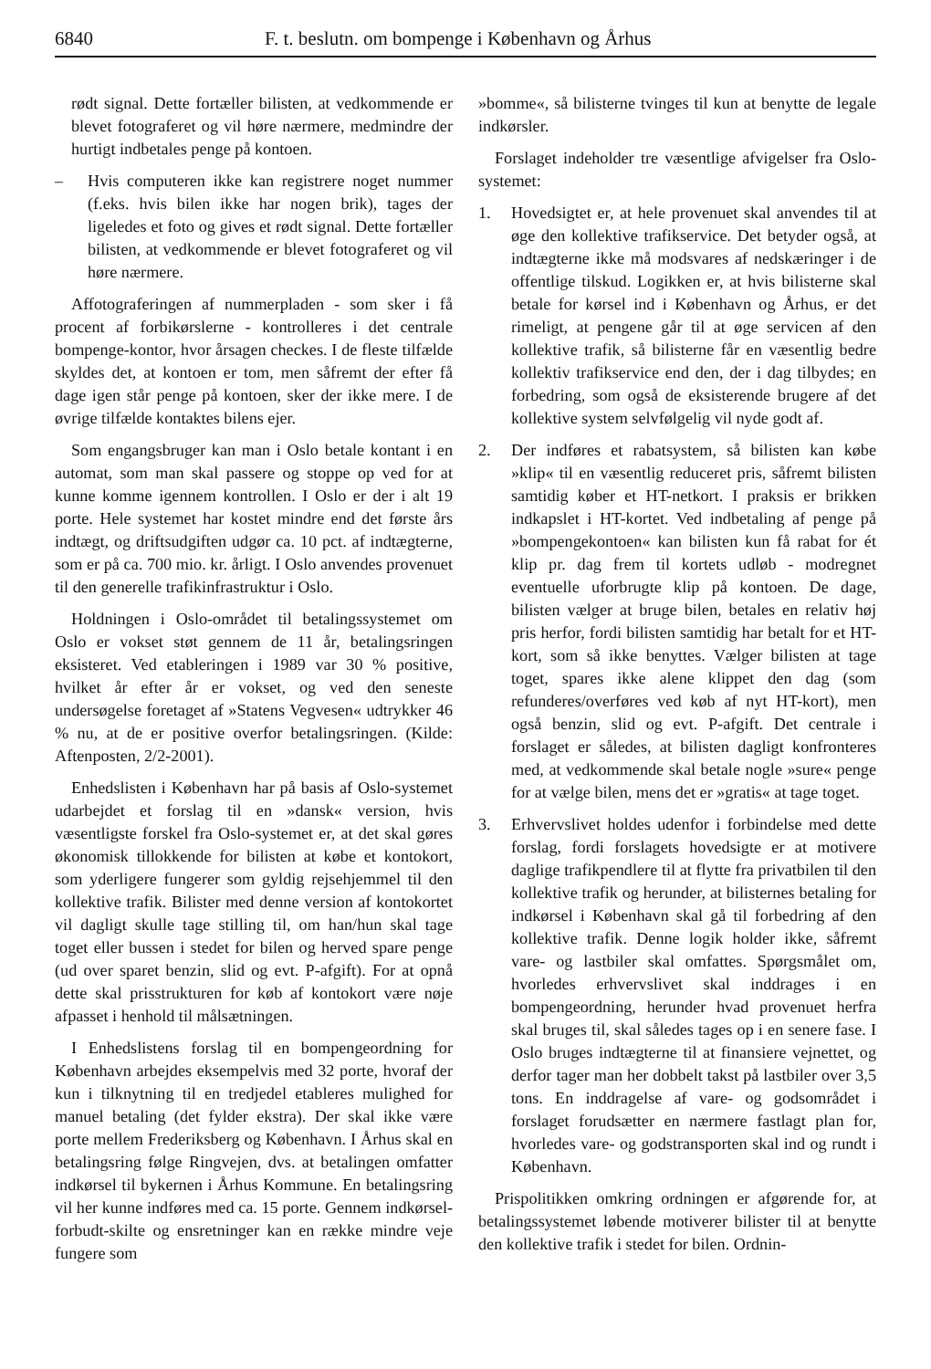6840 F. t. beslutn. om bompenge i København og Århus
rødt signal. Dette fortæller bilisten, at vedkommende er blevet fotograferet og vil høre nærmere, medmindre der hurtigt indbetales penge på kontoen.
– Hvis computeren ikke kan registrere noget nummer (f.eks. hvis bilen ikke har nogen brik), tages der ligeledes et foto og gives et rødt signal. Dette fortæller bilisten, at vedkommende er blevet fotograferet og vil høre nærmere.
Affotograferingen af nummerpladen - som sker i få procent af forbikørslerne - kontrolleres i det centrale bompenge-kontor, hvor årsagen checkes. I de fleste tilfælde skyldes det, at kontoen er tom, men såfremt der efter få dage igen står penge på kontoen, sker der ikke mere. I de øvrige tilfælde kontaktes bilens ejer.
Som engangsbruger kan man i Oslo betale kontant i en automat, som man skal passere og stoppe op ved for at kunne komme igennem kontrollen. I Oslo er der i alt 19 porte. Hele systemet har kostet mindre end det første års indtægt, og driftsudgiften udgør ca. 10 pct. af indtægterne, som er på ca. 700 mio. kr. årligt. I Oslo anvendes provenuet til den generelle trafikinfrastruktur i Oslo.
Holdningen i Oslo-området til betalingssystemet om Oslo er vokset støt gennem de 11 år, betalingsringen eksisteret. Ved etableringen i 1989 var 30 % positive, hvilket år efter år er vokset, og ved den seneste undersøgelse foretaget af »Statens Vegvesen« udtrykker 46 % nu, at de er positive overfor betalingsringen. (Kilde: Aftenposten, 2/2-2001).
Enhedslisten i København har på basis af Oslo-systemet udarbejdet et forslag til en »dansk« version, hvis væsentligste forskel fra Oslo-systemet er, at det skal gøres økonomisk tillokkende for bilisten at købe et kontokort, som yderligere fungerer som gyldig rejsehjemmel til den kollektive trafik. Bilister med denne version af kontokortet vil dagligt skulle tage stilling til, om han/hun skal tage toget eller bussen i stedet for bilen og herved spare penge (ud over sparet benzin, slid og evt. P-afgift). For at opnå dette skal prisstrukturen for køb af kontokort være nøje afpasset i henhold til målsætningen.
I Enhedslistens forslag til en bompengeordning for København arbejdes eksempelvis med 32 porte, hvoraf der kun i tilknytning til en tredjedel etableres mulighed for manuel betaling (det fylder ekstra). Der skal ikke være porte mellem Frederiksberg og København. I Århus skal en betalingsring følge Ringvejen, dvs. at betalingen omfatter indkørsel til bykernen i Århus Kommune. En betalingsring vil her kunne indføres med ca. 15 porte. Gennem indkørsel-forbudt-skilte og ensretninger kan en række mindre veje fungere som
»bomme«, så bilisterne tvinges til kun at benytte de legale indkørsler.
Forslaget indeholder tre væsentlige afvigelser fra Oslo-systemet:
1. Hovedsigtet er, at hele provenuet skal anvendes til at øge den kollektive trafikservice. Det betyder også, at indtægterne ikke må modsvares af nedskæringer i de offentlige tilskud. Logikken er, at hvis bilisterne skal betale for kørsel ind i København og Århus, er det rimeligt, at pengene går til at øge servicen af den kollektive trafik, så bilisterne får en væsentlig bedre kollektiv trafikservice end den, der i dag tilbydes; en forbedring, som også de eksisterende brugere af det kollektive system selvfølgelig vil nyde godt af.
2. Der indføres et rabatsystem, så bilisten kan købe »klip« til en væsentlig reduceret pris, såfremt bilisten samtidig køber et HT-netkort. I praksis er brikken indkapslet i HT-kortet. Ved indbetaling af penge på »bompengekontoen« kan bilisten kun få rabat for ét klip pr. dag frem til kortets udløb - modregnet eventuelle uforbrugte klip på kontoen. De dage, bilisten vælger at bruge bilen, betales en relativ høj pris herfor, fordi bilisten samtidig har betalt for et HT-kort, som så ikke benyttes. Vælger bilisten at tage toget, spares ikke alene klippet den dag (som refunderes/overføres ved køb af nyt HT-kort), men også benzin, slid og evt. P-afgift. Det centrale i forslaget er således, at bilisten dagligt konfronteres med, at vedkommende skal betale nogle »sure« penge for at vælge bilen, mens det er »gratis« at tage toget.
3. Erhvervslivet holdes udenfor i forbindelse med dette forslag, fordi forslagets hovedsigte er at motivere daglige trafikpendlere til at flytte fra privatbilen til den kollektive trafik og herunder, at bilisternes betaling for indkørsel i København skal gå til forbedring af den kollektive trafik. Denne logik holder ikke, såfremt vare- og lastbiler skal omfattes. Spørgsmålet om, hvorledes erhvervslivet skal inddrages i en bompengeordning, herunder hvad provenuet herfra skal bruges til, skal således tages op i en senere fase. I Oslo bruges indtægterne til at finansiere vejnettet, og derfor tager man her dobbelt takst på lastbiler over 3,5 tons. En inddragelse af vare- og godsområdet i forslaget forudsætter en nærmere fastlagt plan for, hvorledes vare- og godstransporten skal ind og rundt i København.
Prispolitikken omkring ordningen er afgørende for, at betalingssystemet løbende motiverer bilister til at benytte den kollektive trafik i stedet for bilen. Ordnin-